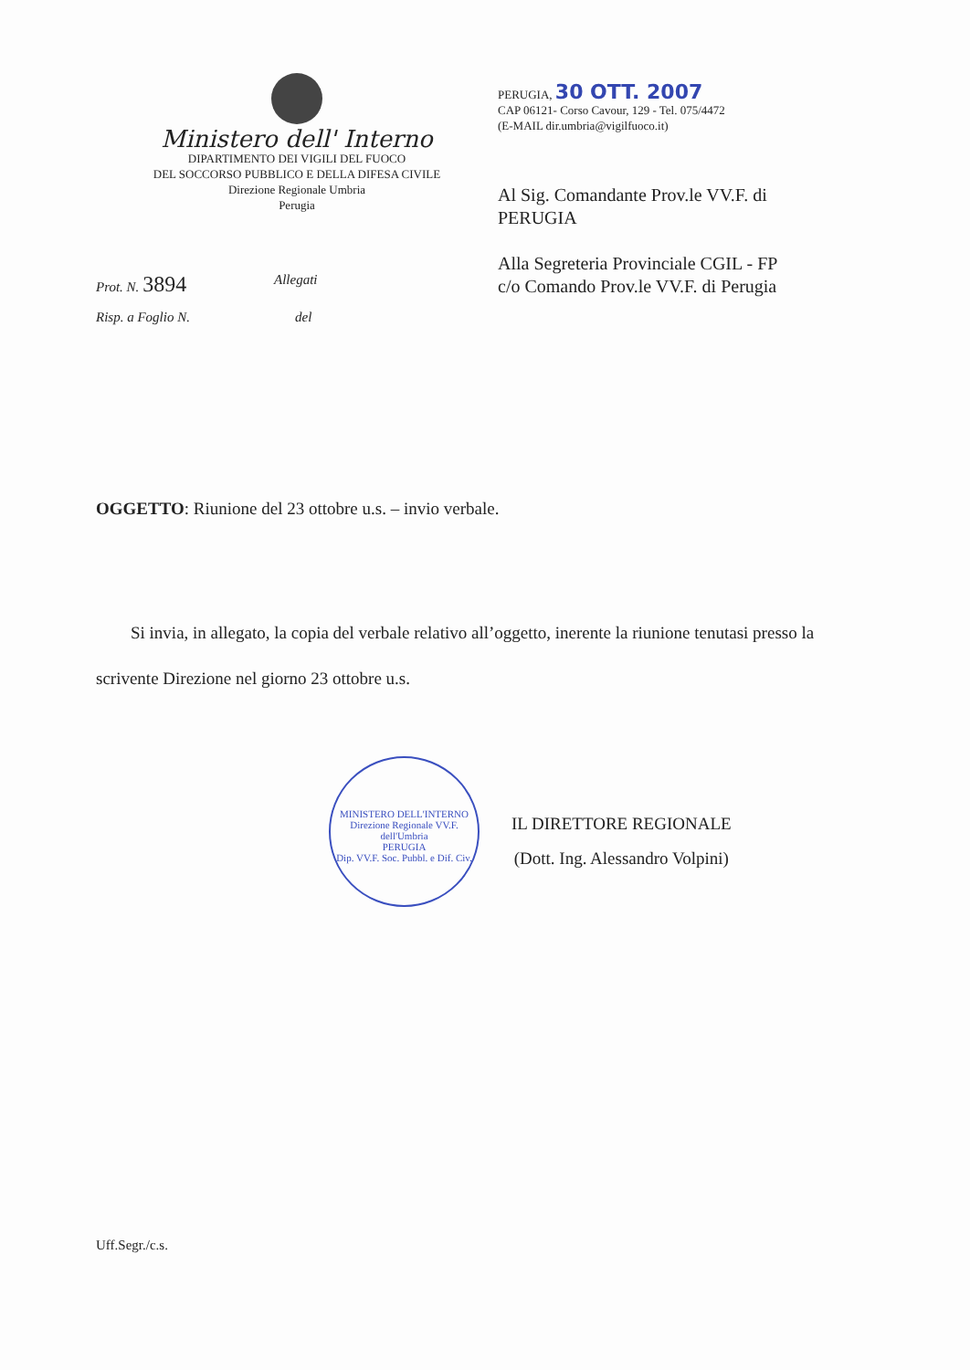Ministero dell' Interno
DIPARTIMENTO DEI VIGILI DEL FUOCO
DEL SOCCORSO PUBBLICO E DELLA DIFESA CIVILE
Direzione Regionale Umbria
Perugia
PERUGIA, 30 OTT. 2007
CAP 06121- Corso Cavour, 129 - Tel. 075/4472
(E-MAIL dir.umbria@vigilfuoco.it)
Al Sig. Comandante Prov.le VV.F. di
PERUGIA
Alla Segreteria Provinciale CGIL - FP
c/o Comando Prov.le VV.F. di Perugia
Prot. N. 3894
Allegati
Risp. a Foglio N. del
OGGETTO: Riunione del 23 ottobre u.s. – invio verbale.
Si invia, in allegato, la copia del verbale relativo all’oggetto, inerente la riunione tenutasi presso la scrivente Direzione nel giorno 23 ottobre u.s.
MINISTERO DELL'INTERNO
Direzione Regionale VV.F. dell'Umbria
PERUGIA
Dip. VV.F. Soc. Pubbl. e Dif. Civ.
IL DIRETTORE REGIONALE
(Dott. Ing. Alessandro Volpini)
Uff.Segr./c.s.